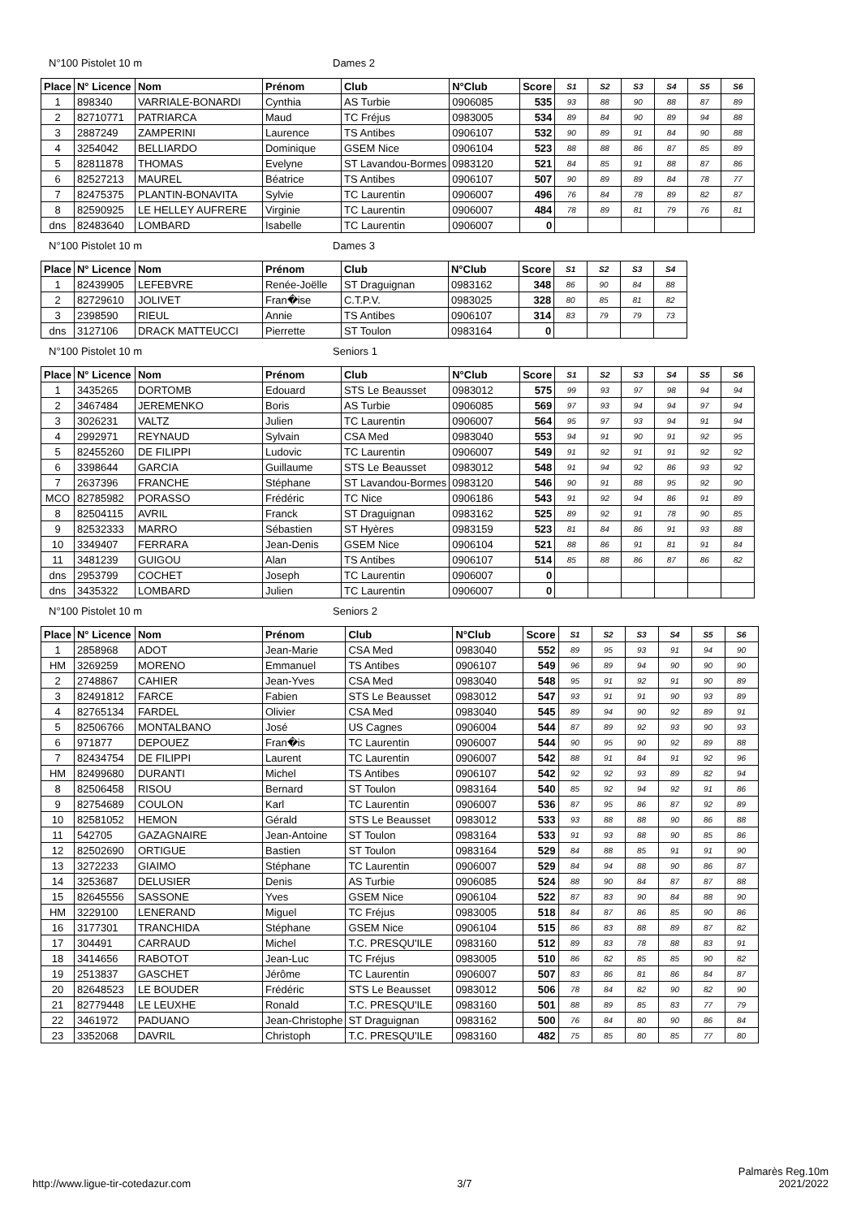N°100 Pistolet 10 m Dames 2
| Place | N° Licence | Nom | Prénom | Club | N°Club | Score | S1 | S2 | S3 | S4 | S5 | S6 |
| --- | --- | --- | --- | --- | --- | --- | --- | --- | --- | --- | --- | --- |
| 1 | 898340 | VARRIALE-BONARDI | Cynthia | AS Turbie | 0906085 | 535 | 93 | 88 | 90 | 88 | 87 | 89 |
| 2 | 82710771 | PATRIARCA | Maud | TC Fréjus | 0983005 | 534 | 89 | 84 | 90 | 89 | 94 | 88 |
| 3 | 2887249 | ZAMPERINI | Laurence | TS Antibes | 0906107 | 532 | 90 | 89 | 91 | 84 | 90 | 88 |
| 4 | 3254042 | BELLIARDO | Dominique | GSEM Nice | 0906104 | 523 | 88 | 88 | 86 | 87 | 85 | 89 |
| 5 | 82811878 | THOMAS | Evelyne | ST Lavandou-Bormes | 0983120 | 521 | 84 | 85 | 91 | 88 | 87 | 86 |
| 6 | 82527213 | MAUREL | Béatrice | TS Antibes | 0906107 | 507 | 90 | 89 | 89 | 84 | 78 | 77 |
| 7 | 82475375 | PLANTIN-BONAVITA | Sylvie | TC Laurentin | 0906007 | 496 | 76 | 84 | 78 | 89 | 82 | 87 |
| 8 | 82590925 | LE HELLEY AUFRERE | Virginie | TC Laurentin | 0906007 | 484 | 78 | 89 | 81 | 79 | 76 | 81 |
| dns | 82483640 | LOMBARD | Isabelle | TC Laurentin | 0906007 | 0 | | | | | | |
N°100 Pistolet 10 m Dames 3
| Place | N° Licence | Nom | Prénom | Club | N°Club | Score | S1 | S2 | S3 | S4 |
| --- | --- | --- | --- | --- | --- | --- | --- | --- | --- | --- |
| 1 | 82439905 | LEFEBVRE | Renée-Joëlle | ST Draguignan | 0983162 | 348 | 86 | 90 | 84 | 88 |
| 2 | 82729610 | JOLIVET | Fran�ise | C.T.P.V. | 0983025 | 328 | 80 | 85 | 81 | 82 |
| 3 | 2398590 | RIEUL | Annie | TS Antibes | 0906107 | 314 | 83 | 79 | 79 | 73 |
| dns | 3127106 | DRACK MATTEUCCI | Pierrette | ST Toulon | 0983164 | 0 | | | | |
N°100 Pistolet 10 m Seniors 1
| Place | N° Licence | Nom | Prénom | Club | N°Club | Score | S1 | S2 | S3 | S4 | S5 | S6 |
| --- | --- | --- | --- | --- | --- | --- | --- | --- | --- | --- | --- | --- |
| 1 | 3435265 | DORTOMB | Edouard | STS Le Beausset | 0983012 | 575 | 99 | 93 | 97 | 98 | 94 | 94 |
| 2 | 3467484 | JEREMENKO | Boris | AS Turbie | 0906085 | 569 | 97 | 93 | 94 | 94 | 97 | 94 |
| 3 | 3026231 | VALTZ | Julien | TC Laurentin | 0906007 | 564 | 95 | 97 | 93 | 94 | 91 | 94 |
| 4 | 2992971 | REYNAUD | Sylvain | CSA Med | 0983040 | 553 | 94 | 91 | 90 | 91 | 92 | 95 |
| 5 | 82455260 | DE FILIPPI | Ludovic | TC Laurentin | 0906007 | 549 | 91 | 92 | 91 | 91 | 92 | 92 |
| 6 | 3398644 | GARCIA | Guillaume | STS Le Beausset | 0983012 | 548 | 91 | 94 | 92 | 86 | 93 | 92 |
| 7 | 2637396 | FRANCHE | Stéphane | ST Lavandou-Bormes | 0983120 | 546 | 90 | 91 | 88 | 95 | 92 | 90 |
| MCO | 82785982 | PORASSO | Frédéric | TC Nice | 0906186 | 543 | 91 | 92 | 94 | 86 | 91 | 89 |
| 8 | 82504115 | AVRIL | Franck | ST Draguignan | 0983162 | 525 | 89 | 92 | 91 | 78 | 90 | 85 |
| 9 | 82532333 | MARRO | Sébastien | ST Hyères | 0983159 | 523 | 81 | 84 | 86 | 91 | 93 | 88 |
| 10 | 3349407 | FERRARA | Jean-Denis | GSEM Nice | 0906104 | 521 | 88 | 86 | 91 | 81 | 91 | 84 |
| 11 | 3481239 | GUIGOU | Alan | TS Antibes | 0906107 | 514 | 85 | 88 | 86 | 87 | 86 | 82 |
| dns | 2953799 | COCHET | Joseph | TC Laurentin | 0906007 | 0 | | | | | | |
| dns | 3435322 | LOMBARD | Julien | TC Laurentin | 0906007 | 0 | | | | | | |
N°100 Pistolet 10 m Seniors 2
| Place | N° Licence | Nom | Prénom | Club | N°Club | Score | S1 | S2 | S3 | S4 | S5 | S6 |
| --- | --- | --- | --- | --- | --- | --- | --- | --- | --- | --- | --- | --- |
| 1 | 2858968 | ADOT | Jean-Marie | CSA Med | 0983040 | 552 | 89 | 95 | 93 | 91 | 94 | 90 |
| HM | 3269259 | MORENO | Emmanuel | TS Antibes | 0906107 | 549 | 96 | 89 | 94 | 90 | 90 | 90 |
| 2 | 2748867 | CAHIER | Jean-Yves | CSA Med | 0983040 | 548 | 95 | 91 | 92 | 91 | 90 | 89 |
| 3 | 82491812 | FARCE | Fabien | STS Le Beausset | 0983012 | 547 | 93 | 91 | 91 | 90 | 93 | 89 |
| 4 | 82765134 | FARDEL | Olivier | CSA Med | 0983040 | 545 | 89 | 94 | 90 | 92 | 89 | 91 |
| 5 | 82506766 | MONTALBANO | José | US Cagnes | 0906004 | 544 | 87 | 89 | 92 | 93 | 90 | 93 |
| 6 | 971877 | DEPOUEZ | Fran�is | TC Laurentin | 0906007 | 544 | 90 | 95 | 90 | 92 | 89 | 88 |
| 7 | 82434754 | DE FILIPPI | Laurent | TC Laurentin | 0906007 | 542 | 88 | 91 | 84 | 91 | 92 | 96 |
| HM | 82499680 | DURANTI | Michel | TS Antibes | 0906107 | 542 | 92 | 92 | 93 | 89 | 82 | 94 |
| 8 | 82506458 | RISOU | Bernard | ST Toulon | 0983164 | 540 | 85 | 92 | 94 | 92 | 91 | 86 |
| 9 | 82754689 | COULON | Karl | TC Laurentin | 0906007 | 536 | 87 | 95 | 86 | 87 | 92 | 89 |
| 10 | 82581052 | HEMON | Gérald | STS Le Beausset | 0983012 | 533 | 93 | 88 | 88 | 90 | 86 | 88 |
| 11 | 542705 | GAZAGNAIRE | Jean-Antoine | ST Toulon | 0983164 | 533 | 91 | 93 | 88 | 90 | 85 | 86 |
| 12 | 82502690 | ORTIGUE | Bastien | ST Toulon | 0983164 | 529 | 84 | 88 | 85 | 91 | 91 | 90 |
| 13 | 3272233 | GIAIMO | Stéphane | TC Laurentin | 0906007 | 529 | 84 | 94 | 88 | 90 | 86 | 87 |
| 14 | 3253687 | DELUSIER | Denis | AS Turbie | 0906085 | 524 | 88 | 90 | 84 | 87 | 87 | 88 |
| 15 | 82645556 | SASSONE | Yves | GSEM Nice | 0906104 | 522 | 87 | 83 | 90 | 84 | 88 | 90 |
| HM | 3229100 | LENERAND | Miguel | TC Fréjus | 0983005 | 518 | 84 | 87 | 86 | 85 | 90 | 86 |
| 16 | 3177301 | TRANCHIDA | Stéphane | GSEM Nice | 0906104 | 515 | 86 | 83 | 88 | 89 | 87 | 82 |
| 17 | 304491 | CARRAUD | Michel | T.C. PRESQU'ILE | 0983160 | 512 | 89 | 83 | 78 | 88 | 83 | 91 |
| 18 | 3414656 | RABOTOT | Jean-Luc | TC Fréjus | 0983005 | 510 | 86 | 82 | 85 | 85 | 90 | 82 |
| 19 | 2513837 | GASCHET | Jérôme | TC Laurentin | 0906007 | 507 | 83 | 86 | 81 | 86 | 84 | 87 |
| 20 | 82648523 | LE BOUDER | Frédéric | STS Le Beausset | 0983012 | 506 | 78 | 84 | 82 | 90 | 82 | 90 |
| 21 | 82779448 | LE LEUXHE | Ronald | T.C. PRESQU'ILE | 0983160 | 501 | 88 | 89 | 85 | 83 | 77 | 79 |
| 22 | 3461972 | PADUANO | Jean-Christophe | ST Draguignan | 0983162 | 500 | 76 | 84 | 80 | 90 | 86 | 84 |
| 23 | 3352068 | DAVRIL | Christoph | T.C. PRESQU'ILE | 0983160 | 482 | 75 | 85 | 80 | 85 | 77 | 80 |
http://www.ligue-tir-cotedazur.com 3/7 Palmarès Reg.10m
2021/2022